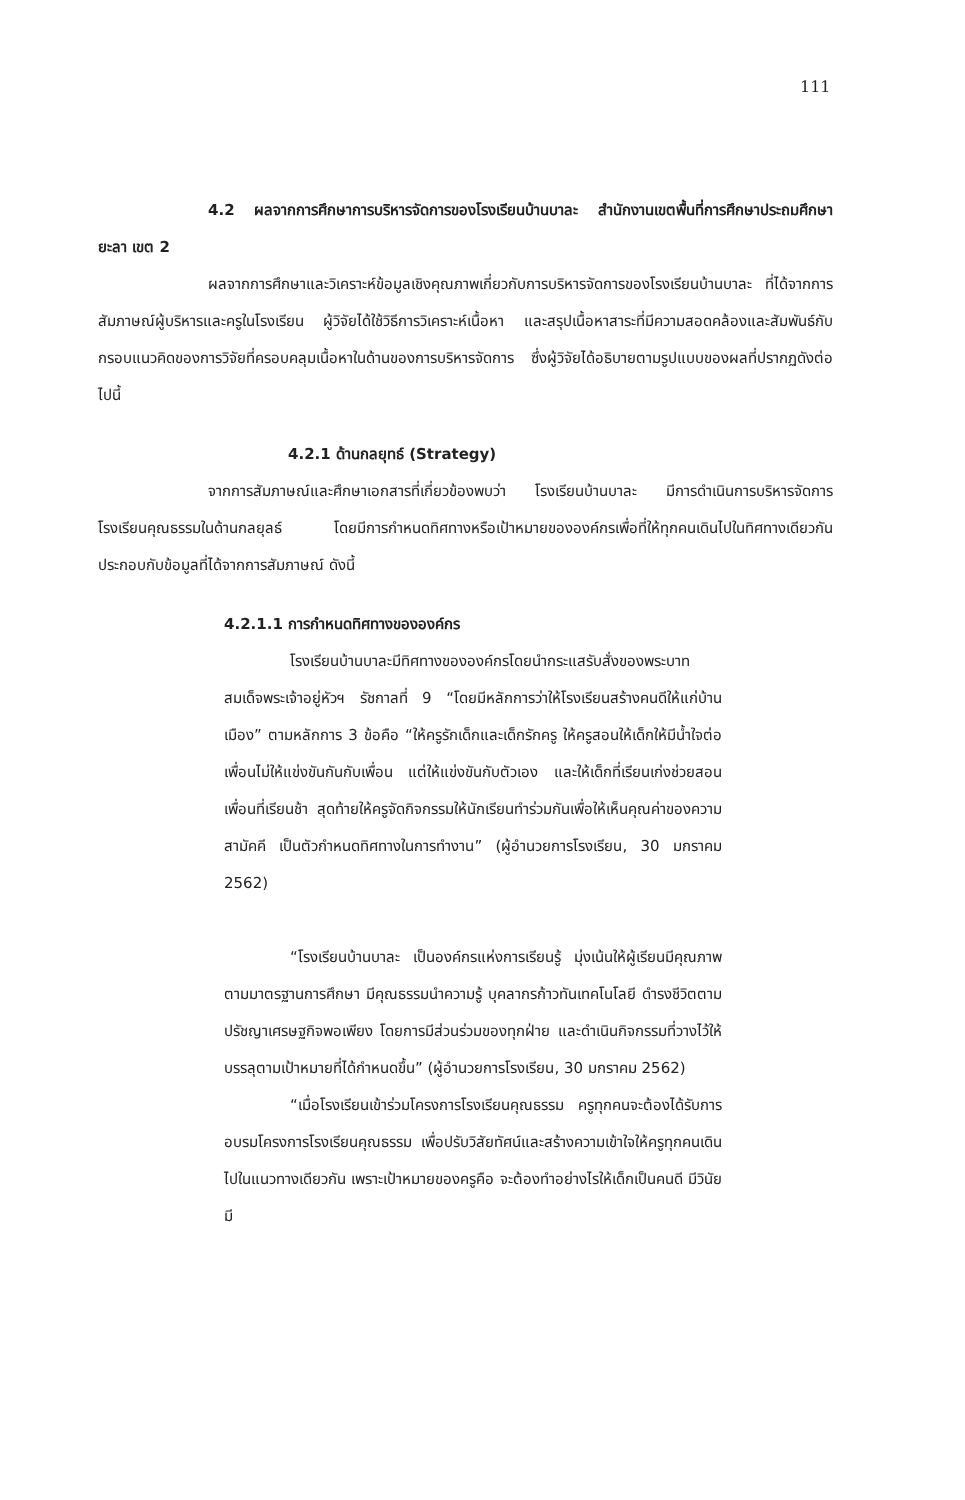111
4.2 ผลจากการศึกษาการบริหารจัดการของโรงเรียนบ้านบาละ สำนักงานเขตพื้นที่การศึกษาประถมศึกษายะลา เขต 2
ผลจากการศึกษาและวิเคราะห์ข้อมูลเชิงคุณภาพเกี่ยวกับการบริหารจัดการของโรงเรียนบ้านบาละ ที่ได้จากการสัมภาษณ์ผู้บริหารและครูในโรงเรียน ผู้วิจัยได้ใช้วิธีการวิเคราะห์เนื้อหา และสรุปเนื้อหาสาระที่มีความสอดคล้องและสัมพันธ์กับกรอบแนวคิดของการวิจัยที่ครอบคลุมเนื้อหาในด้านของการบริหารจัดการ ซึ่งผู้วิจัยได้อธิบายตามรูปแบบของผลที่ปรากฏดังต่อไปนี้
4.2.1 ด้านกลยุทธ์ (Strategy)
จากการสัมภาษณ์และศึกษาเอกสารที่เกี่ยวข้องพบว่า โรงเรียนบ้านบาละ มีการดำเนินการบริหารจัดการโรงเรียนคุณธรรมในด้านกลยุลธ์ โดยมีการกำหนดทิศทางหรือเป้าหมายขององค์กรเพื่อที่ให้ทุกคนเดินไปในทิศทางเดียวกัน ประกอบกับข้อมูลที่ได้จากการสัมภาษณ์ ดังนี้
4.2.1.1 การกำหนดทิศทางขององค์กร
โรงเรียนบ้านบาละมีทิศทางขององค์กรโดยนำกระแสรับสั่งของพระบาทสมเด็จพระเจ้าอยู่หัวฯ รัชกาลที่ 9 “โดยมีหลักการว่าให้โรงเรียนสร้างคนดีให้แก่บ้านเมือง” ตามหลักการ 3 ข้อคือ “ให้ครูรักเด็กและเด็กรักครู ให้ครูสอนให้เด็กให้มีน้ำใจต่อเพื่อนไม่ให้แข่งขันกันกับเพื่อน แต่ให้แข่งขันกับตัวเอง และให้เด็กที่เรียนเก่งช่วยสอนเพื่อนที่เรียนช้า สุดท้ายให้ครูจัดกิจกรรมให้นักเรียนทำร่วมกันเพื่อให้เห็นคุณค่าของความสามัคคี เป็นตัวกำหนดทิศทางในการทำงาน” (ผู้อำนวยการโรงเรียน, 30 มกราคม 2562)
“โรงเรียนบ้านบาละ เป็นองค์กรแห่งการเรียนรู้ มุ่งเน้นให้ผู้เรียนมีคุณภาพตามมาตรฐานการศึกษา มีคุณธรรมนำความรู้ บุคลากรก้าวทันเทคโนโลยี ดำรงชีวิตตามปรัชญาเศรษฐกิจพอเพียง โดยการมีส่วนร่วมของทุกฝ่าย และดำเนินกิจกรรมที่วางไว้ให้บรรลุตามเป้าหมายที่ได้กำหนดขึ้น” (ผู้อำนวยการโรงเรียน, 30 มกราคม 2562)
“เมื่อโรงเรียนเข้าร่วมโครงการโรงเรียนคุณธรรม ครูทุกคนจะต้องได้รับการอบรมโครงการโรงเรียนคุณธรรม เพื่อปรับวิสัยทัศน์และสร้างความเข้าใจให้ครูทุกคนเดินไปในแนวทางเดียวกัน เพราะเป้าหมายของครูคือ จะต้องทำอย่างไรให้เด็กเป็นคนดี มีวินัย มี